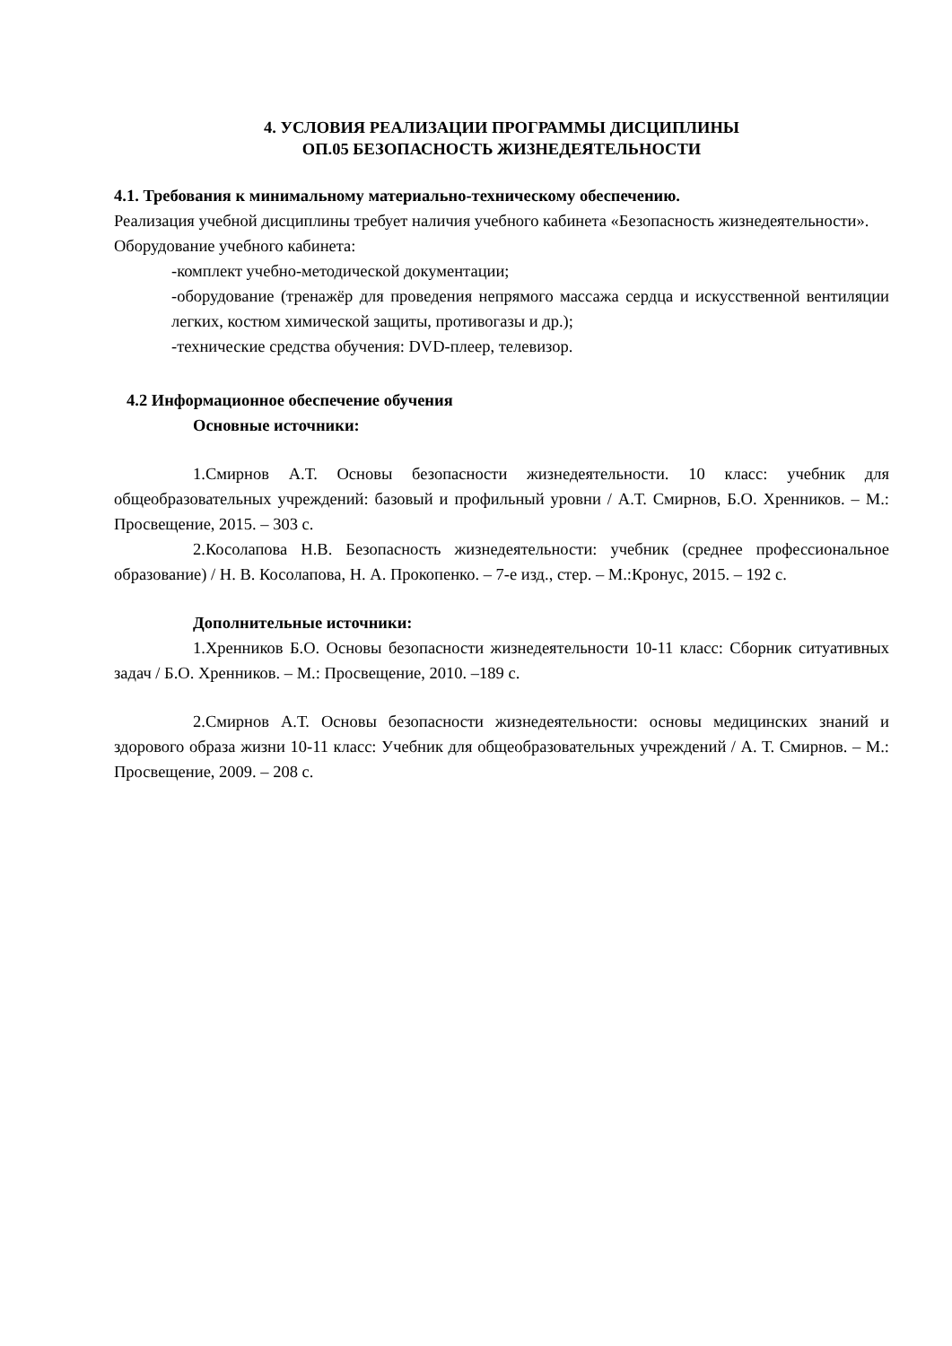4. УСЛОВИЯ РЕАЛИЗАЦИИ ПРОГРАММЫ ДИСЦИПЛИНЫ
ОП.05 БЕЗОПАСНОСТЬ ЖИЗНЕДЕЯТЕЛЬНОСТИ
4.1. Требования к минимальному материально-техническому обеспечению.
Реализация учебной дисциплины требует наличия учебного кабинета «Безопасность жизнедеятельности».
Оборудование учебного кабинета:
-комплект учебно-методической документации;
-оборудование (тренажёр для проведения непрямого массажа сердца и искусственной вентиляции легких, костюм химической защиты, противогазы и др.);
-технические средства обучения: DVD-плеер, телевизор.
4.2 Информационное обеспечение обучения
Основные источники:
1.Смирнов А.Т. Основы безопасности жизнедеятельности. 10 класс: учебник для общеобразовательных учреждений: базовый и профильный уровни / А.Т. Смирнов, Б.О. Хренников. – М.: Просвещение, 2015. – 303 с.
2.Косолапова Н.В. Безопасность жизнедеятельности: учебник (среднее профессиональное образование) / Н. В. Косолапова, Н. А. Прокопенко. – 7-е изд., стер. – М.:Кронус, 2015. – 192 с.
Дополнительные источники:
1.Хренников Б.О. Основы безопасности жизнедеятельности 10-11 класс: Сборник ситуативных задач / Б.О. Хренников. – М.: Просвещение, 2010. –189 с.
2.Смирнов А.Т. Основы безопасности жизнедеятельности: основы медицинских знаний и здорового образа жизни 10-11 класс: Учебник для общеобразовательных учреждений / А. Т. Смирнов. – М.: Просвещение, 2009. – 208 с.